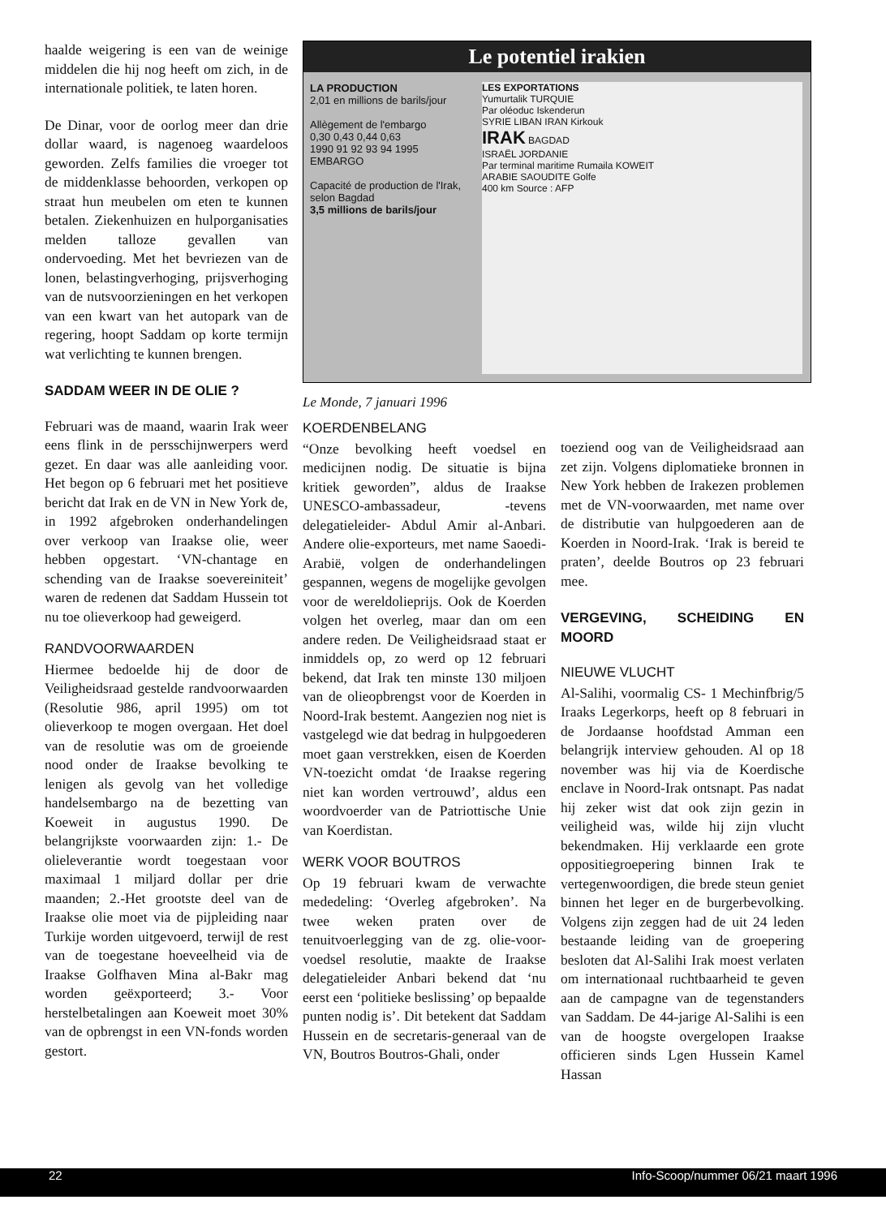haalde weigering is een van de weinige middelen die hij nog heeft om zich, in de internationale politiek, te laten horen.
De Dinar, voor de oorlog meer dan drie dollar waard, is nagenoeg waardeloos geworden. Zelfs families die vroeger tot de middenklasse behoorden, verkopen op straat hun meubelen om eten te kunnen betalen. Ziekenhuizen en hulporganisaties melden talloze gevallen van ondervoeding. Met het bevriezen van de lonen, belastingverhoging, prijsverhoging van de nutsvoorzieningen en het verkopen van een kwart van het autopark van de regering, hoopt Saddam op korte termijn wat verlichting te kunnen brengen.
SADDAM WEER IN DE OLIE ?
Februari was de maand, waarin Irak weer eens flink in de persschijnwerpers werd gezet. En daar was alle aanleiding voor. Het begon op 6 februari met het positieve bericht dat Irak en de VN in New York de, in 1992 afgebroken onderhandelingen over verkoop van Iraakse olie, weer hebben opgestart. ‘VN-chantage en schending van de Iraakse soevereiniteit’ waren de redenen dat Saddam Hussein tot nu toe olieverkoop had geweigerd.
RANDVOORWAARDEN
Hiermee bedoelde hij de door de Veiligheidsraad gestelde randvoorwaarden (Resolutie 986, april 1995) om tot olieverkoop te mogen overgaan. Het doel van de resolutie was om de groeiende nood onder de Iraakse bevolking te lenigen als gevolg van het volledige handelsembargo na de bezetting van Koeweit in augustus 1990. De belangrijkste voorwaarden zijn: 1.- De olieleverantie wordt toegestaan voor maximaal 1 miljard dollar per drie maanden; 2.-Het grootste deel van de Iraakse olie moet via de pijpleiding naar Turkije worden uitgevoerd, terwijl de rest van de toegestane hoeveelheid via de Iraakse Golfhaven Mina al-Bakr mag worden geëxporteerd; 3.- Voor herstelbetalingen aan Koeweit moet 30% van de opbrengst in een VN-fonds worden gestort.
Le potentiel irakien
LA PRODUCTION
2,01 en millions de barils/jour
Allègement de l'embargo
0,30 0,43 0,44 0,63
1990 91 92 93 94 1995
EMBARGO
Capacité de production de l'Irak, selon Bagdad
3,5 millions de barils/jour
LES EXPORTATIONS
Yumurtalik TURQUIE
Par oléoduc Iskenderun
SYRIE LIBAN IRAN Kirkouk
IRAK BAGDAD
ISRAËL JORDANIE
Par terminal maritime Rumaila KOWEIT
ARABIE SAOUDITE Golfe
400 km Source : AFP
Le Monde, 7 januari 1996
KOERDENBELANG
“Onze bevolking heeft voedsel en medicijnen nodig. De situatie is bijna kritiek geworden”, aldus de Iraakse UNESCO-ambassadeur, -tevens delegatieleider- Abdul Amir al-Anbari. Andere olie-exporteurs, met name Saoedi-Arabië, volgen de onderhandelingen gespannen, wegens de mogelijke gevolgen voor de wereldolieprijs. Ook de Koerden volgen het overleg, maar dan om een andere reden. De Veiligheidsraad staat er inmiddels op, zo werd op 12 februari bekend, dat Irak ten minste 130 miljoen van de olieopbrengst voor de Koerden in Noord-Irak bestemt. Aangezien nog niet is vastgelegd wie dat bedrag in hulpgoederen moet gaan verstrekken, eisen de Koerden VN-toezicht omdat ‘de Iraakse regering niet kan worden vertrouwd’, aldus een woordvoerder van de Patriottische Unie van Koerdistan.
WERK VOOR BOUTROS
Op 19 februari kwam de verwachte mededeling: ‘Overleg afgebroken’. Na twee weken praten over de tenuitvoerlegging van de zg. olie-voor-voedsel resolutie, maakte de Iraakse delegatieleider Anbari bekend dat ‘nu eerst een ‘politieke beslissing’ op bepaalde punten nodig is’. Dit betekent dat Saddam Hussein en de secretaris-generaal van de VN, Boutros Boutros-Ghali, onder
toeziend oog van de Veiligheidsraad aan zet zijn. Volgens diplomatieke bronnen in New York hebben de Irakezen problemen met de VN-voorwaarden, met name over de distributie van hulpgoederen aan de Koerden in Noord-Irak. ‘Irak is bereid te praten’, deelde Boutros op 23 februari mee.
VERGEVING, SCHEIDING EN MOORD
NIEUWE VLUCHT
Al-Salihi, voormalig CS- 1 Mechinfbrig/5 Iraaks Legerkorps, heeft op 8 februari in de Jordaanse hoofdstad Amman een belangrijk interview gehouden. Al op 18 november was hij via de Koerdische enclave in Noord-Irak ontsnapt. Pas nadat hij zeker wist dat ook zijn gezin in veiligheid was, wilde hij zijn vlucht bekendmaken. Hij verklaarde een grote oppositiegroepering binnen Irak te vertegenwoordigen, die brede steun geniet binnen het leger en de burgerbevolking. Volgens zijn zeggen had de uit 24 leden bestaande leiding van de groepering besloten dat Al-Salihi Irak moest verlaten om internationaal ruchtbaarheid te geven aan de campagne van de tegenstanders van Saddam. De 44-jarige Al-Salihi is een van de hoogste overgelopen Iraakse officieren sinds Lgen Hussein Kamel Hassan
22 Info-Scoop/nummer 06/21 maart 1996